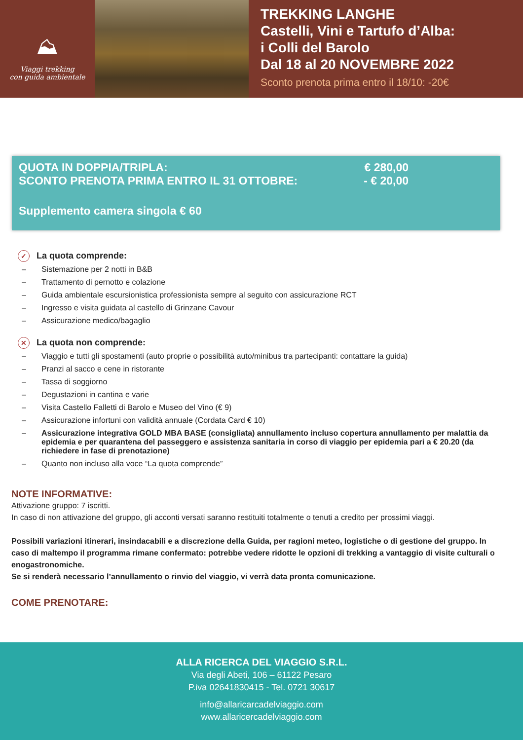⛰
Viaggi trekking
con guida ambientale
TREKKING LANGHE
Castelli, Vini e Tartufo d’Alba:
i Colli del Barolo
Dal 18 al 20 NOVEMBRE 2022
Sconto prenota prima entro il 18/10: -20€
QUOTA IN DOPPIA/TRIPLA: € 280,00
SCONTO PRENOTA PRIMA ENTRO IL 31 OTTOBRE: - € 20,00
Supplemento camera singola € 60
✓ La quota comprende:
– Sistemazione per 2 notti in B&B
– Trattamento di pernotto e colazione
– Guida ambientale escursionistica professionista sempre al seguito con assicurazione RCT
– Ingresso e visita guidata al castello di Grinzane Cavour
– Assicurazione medico/bagaglio
✕ La quota non comprende:
– Viaggio e tutti gli spostamenti (auto proprie o possibilità auto/minibus tra partecipanti: contattare la guida)
– Pranzi al sacco e cene in ristorante
– Tassa di soggiorno
– Degustazioni in cantina e varie
– Visita Castello Falletti di Barolo e Museo del Vino (€ 9)
– Assicurazione infortuni con validità annuale (Cordata Card € 10)
– Assicurazione integrativa GOLD MBA BASE (consigliata) annullamento incluso copertura annullamento per malattia da epidemia e per quarantena del passeggero e assistenza sanitaria in corso di viaggio per epidemia pari a € 20.20 (da richiedere in fase di prenotazione)
– Quanto non incluso alla voce “La quota comprende”
NOTE INFORMATIVE:
Attivazione gruppo: 7 iscritti.
In caso di non attivazione del gruppo, gli acconti versati saranno restituiti totalmente o tenuti a credito per prossimi viaggi.
Possibili variazioni itinerari, insindacabili e a discrezione della Guida, per ragioni meteo, logistiche o di gestione del gruppo. In caso di maltempo il programma rimane confermato: potrebbe vedere ridotte le opzioni di trekking a vantaggio di visite culturali o enogastronomiche.
Se si renderà necessario l’annullamento o rinvio del viaggio, vi verrà data pronta comunicazione.
COME PRENOTARE:
ALLA RICERCA DEL VIAGGIO S.R.L.
Via degli Abeti, 106 – 61122 Pesaro
P.iva 02641830415 - Tel. 0721 30617
info@allaricarcadelviaggio.com
www.allaricercadelviaggio.com